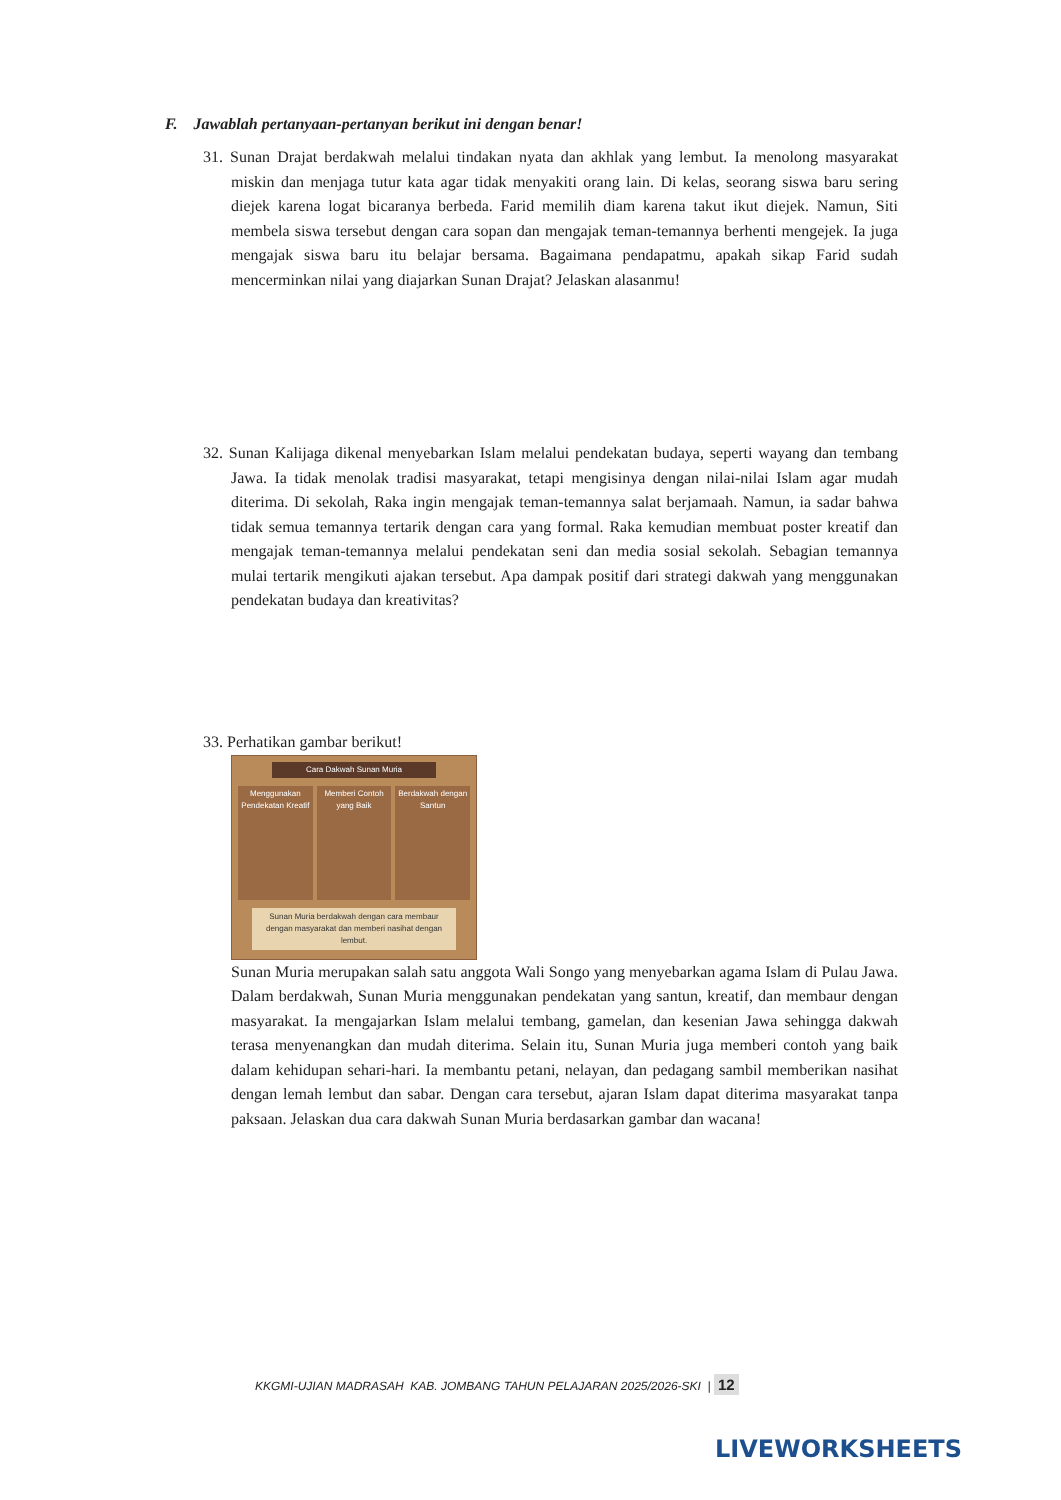F. Jawablah pertanyaan-pertanyan berikut ini dengan benar!
31. Sunan Drajat berdakwah melalui tindakan nyata dan akhlak yang lembut. Ia menolong masyarakat miskin dan menjaga tutur kata agar tidak menyakiti orang lain. Di kelas, seorang siswa baru sering diejek karena logat bicaranya berbeda. Farid memilih diam karena takut ikut diejek. Namun, Siti membela siswa tersebut dengan cara sopan dan mengajak teman-temannya berhenti mengejek. Ia juga mengajak siswa baru itu belajar bersama. Bagaimana pendapatmu, apakah sikap Farid sudah mencerminkan nilai yang diajarkan Sunan Drajat? Jelaskan alasanmu!
32. Sunan Kalijaga dikenal menyebarkan Islam melalui pendekatan budaya, seperti wayang dan tembang Jawa. Ia tidak menolak tradisi masyarakat, tetapi mengisinya dengan nilai-nilai Islam agar mudah diterima. Di sekolah, Raka ingin mengajak teman-temannya salat berjamaah. Namun, ia sadar bahwa tidak semua temannya tertarik dengan cara yang formal. Raka kemudian membuat poster kreatif dan mengajak teman-temannya melalui pendekatan seni dan media sosial sekolah. Sebagian temannya mulai tertarik mengikuti ajakan tersebut. Apa dampak positif dari strategi dakwah yang menggunakan pendekatan budaya dan kreativitas?
33. Perhatikan gambar berikut!
Cara Dakwah Sunan Muria
Menggunakan Pendekatan Kreatif Memberi Contoh yang Baik Berdakwah dengan Santun
Sunan Muria berdakwah dengan cara membaur dengan masyarakat dan memberi nasihat dengan lembut.
Sunan Muria merupakan salah satu anggota Wali Songo yang menyebarkan agama Islam di Pulau Jawa. Dalam berdakwah, Sunan Muria menggunakan pendekatan yang santun, kreatif, dan membaur dengan masyarakat. Ia mengajarkan Islam melalui tembang, gamelan, dan kesenian Jawa sehingga dakwah terasa menyenangkan dan mudah diterima. Selain itu, Sunan Muria juga memberi contoh yang baik dalam kehidupan sehari-hari. Ia membantu petani, nelayan, dan pedagang sambil memberikan nasihat dengan lemah lembut dan sabar. Dengan cara tersebut, ajaran Islam dapat diterima masyarakat tanpa paksaan. Jelaskan dua cara dakwah Sunan Muria berdasarkan gambar dan wacana!
KKGMI-UJIAN MADRASAH KAB. JOMBANG TAHUN PELAJARAN 2025/2026-SKI | 12
LIVEWORKSHEETS